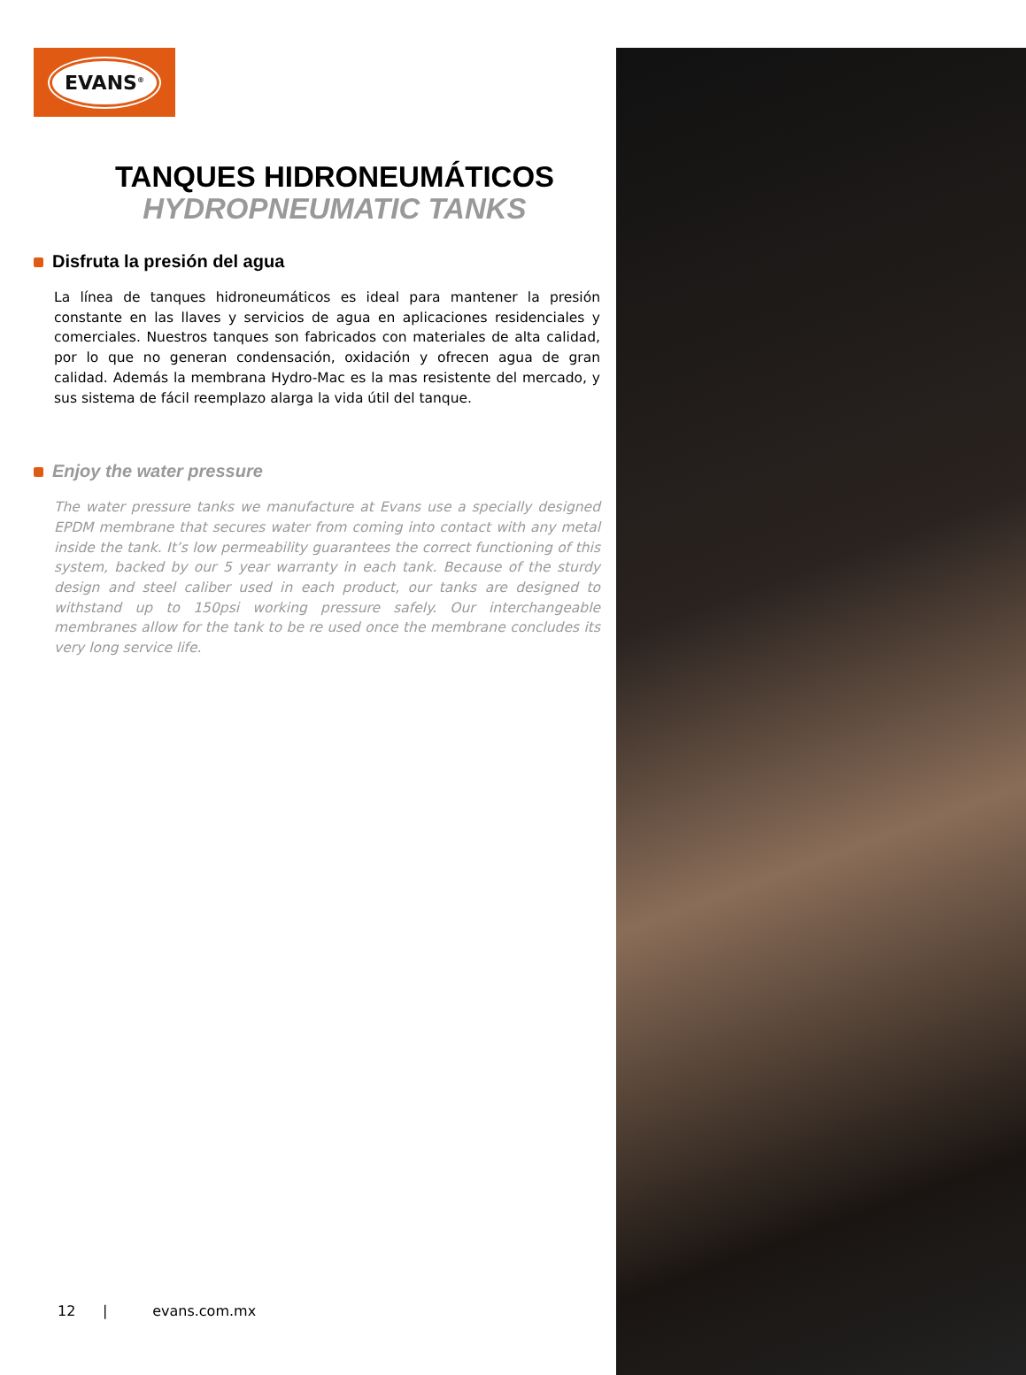EVANS<sup>®</sup>
TANQUES HIDRONEUMÁTICOS
HYDROPNEUMATIC TANKS
Disfruta la presión del agua
La línea de tanques hidroneumáticos es ideal para mantener la presión constante en las llaves y servicios de agua en aplicaciones residenciales y comerciales. Nuestros tanques son fabricados con materiales de alta calidad, por lo que no generan condensación, oxidación y ofrecen agua de gran calidad. Además la membrana Hydro-Mac es la mas resistente del mercado, y sus sistema de fácil reemplazo alarga la vida útil del tanque.
Enjoy the water pressure
The water pressure tanks we manufacture at Evans use a specially designed EPDM membrane that secures water from coming into contact with any metal inside the tank. It’s low permeability guarantees the correct functioning of this system, backed by our 5 year warranty in each tank. Because of the sturdy design and steel caliber used in each product, our tanks are designed to withstand up to 150psi working pressure safely. Our interchangeable membranes allow for the tank to be re used once the membrane concludes its very long service life.
12 | evans.com.mx